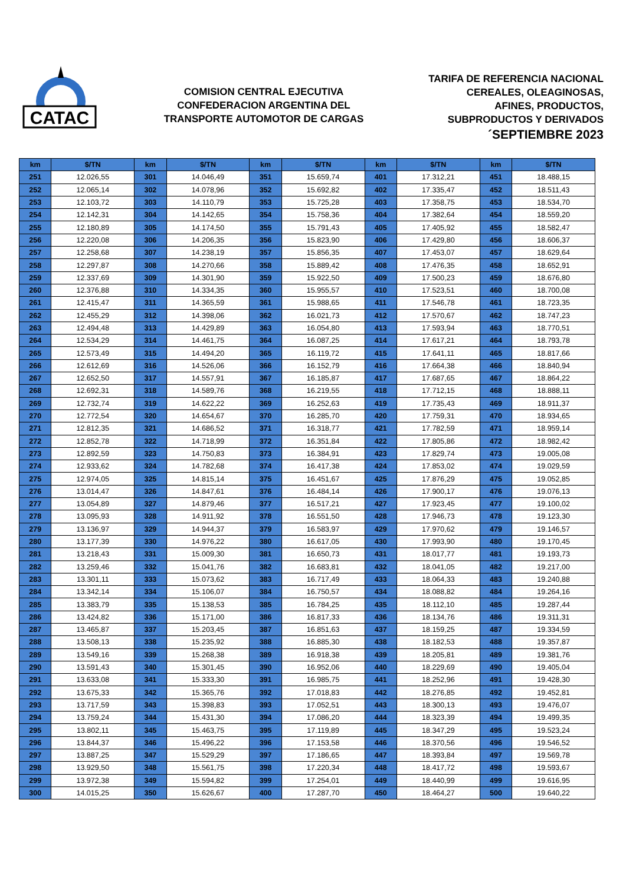CATAC
COMISION CENTRAL EJECUTIVA
CONFEDERACION ARGENTINA DEL
TRANSPORTE AUTOMOTOR DE CARGAS
TARIFA DE REFERENCIA NACIONAL
CEREALES, OLEAGINOSAS,
AFINES, PRODUCTOS,
SUBPRODUCTOS Y DERIVADOS
´SEPTIEMBRE 2023
| km | $/TN | km | $/TN | km | $/TN | km | $/TN | km | $/TN |
| --- | --- | --- | --- | --- | --- | --- | --- | --- | --- |
| 251 | 12.026,55 | 301 | 14.046,49 | 351 | 15.659,74 | 401 | 17.312,21 | 451 | 18.488,15 |
| 252 | 12.065,14 | 302 | 14.078,96 | 352 | 15.692,82 | 402 | 17.335,47 | 452 | 18.511,43 |
| 253 | 12.103,72 | 303 | 14.110,79 | 353 | 15.725,28 | 403 | 17.358,75 | 453 | 18.534,70 |
| 254 | 12.142,31 | 304 | 14.142,65 | 354 | 15.758,36 | 404 | 17.382,64 | 454 | 18.559,20 |
| 255 | 12.180,89 | 305 | 14.174,50 | 355 | 15.791,43 | 405 | 17.405,92 | 455 | 18.582,47 |
| 256 | 12.220,08 | 306 | 14.206,35 | 356 | 15.823,90 | 406 | 17.429,80 | 456 | 18.606,37 |
| 257 | 12.258,68 | 307 | 14.238,19 | 357 | 15.856,35 | 407 | 17.453,07 | 457 | 18.629,64 |
| 258 | 12.297,87 | 308 | 14.270,66 | 358 | 15.889,42 | 408 | 17.476,35 | 458 | 18.652,91 |
| 259 | 12.337,69 | 309 | 14.301,90 | 359 | 15.922,50 | 409 | 17.500,23 | 459 | 18.676,80 |
| 260 | 12.376,88 | 310 | 14.334,35 | 360 | 15.955,57 | 410 | 17.523,51 | 460 | 18.700,08 |
| 261 | 12.415,47 | 311 | 14.365,59 | 361 | 15.988,65 | 411 | 17.546,78 | 461 | 18.723,35 |
| 262 | 12.455,29 | 312 | 14.398,06 | 362 | 16.021,73 | 412 | 17.570,67 | 462 | 18.747,23 |
| 263 | 12.494,48 | 313 | 14.429,89 | 363 | 16.054,80 | 413 | 17.593,94 | 463 | 18.770,51 |
| 264 | 12.534,29 | 314 | 14.461,75 | 364 | 16.087,25 | 414 | 17.617,21 | 464 | 18.793,78 |
| 265 | 12.573,49 | 315 | 14.494,20 | 365 | 16.119,72 | 415 | 17.641,11 | 465 | 18.817,66 |
| 266 | 12.612,69 | 316 | 14.526,06 | 366 | 16.152,79 | 416 | 17.664,38 | 466 | 18.840,94 |
| 267 | 12.652,50 | 317 | 14.557,91 | 367 | 16.185,87 | 417 | 17.687,65 | 467 | 18.864,22 |
| 268 | 12.692,31 | 318 | 14.589,76 | 368 | 16.219,55 | 418 | 17.712,15 | 468 | 18.888,11 |
| 269 | 12.732,74 | 319 | 14.622,22 | 369 | 16.252,63 | 419 | 17.735,43 | 469 | 18.911,37 |
| 270 | 12.772,54 | 320 | 14.654,67 | 370 | 16.285,70 | 420 | 17.759,31 | 470 | 18.934,65 |
| 271 | 12.812,35 | 321 | 14.686,52 | 371 | 16.318,77 | 421 | 17.782,59 | 471 | 18.959,14 |
| 272 | 12.852,78 | 322 | 14.718,99 | 372 | 16.351,84 | 422 | 17.805,86 | 472 | 18.982,42 |
| 273 | 12.892,59 | 323 | 14.750,83 | 373 | 16.384,91 | 423 | 17.829,74 | 473 | 19.005,08 |
| 274 | 12.933,62 | 324 | 14.782,68 | 374 | 16.417,38 | 424 | 17.853,02 | 474 | 19.029,59 |
| 275 | 12.974,05 | 325 | 14.815,14 | 375 | 16.451,67 | 425 | 17.876,29 | 475 | 19.052,85 |
| 276 | 13.014,47 | 326 | 14.847,61 | 376 | 16.484,14 | 426 | 17.900,17 | 476 | 19.076,13 |
| 277 | 13.054,89 | 327 | 14.879,46 | 377 | 16.517,21 | 427 | 17.923,45 | 477 | 19.100,02 |
| 278 | 13.095,93 | 328 | 14.911,92 | 378 | 16.551,50 | 428 | 17.946,73 | 478 | 19.123,30 |
| 279 | 13.136,97 | 329 | 14.944,37 | 379 | 16.583,97 | 429 | 17.970,62 | 479 | 19.146,57 |
| 280 | 13.177,39 | 330 | 14.976,22 | 380 | 16.617,05 | 430 | 17.993,90 | 480 | 19.170,45 |
| 281 | 13.218,43 | 331 | 15.009,30 | 381 | 16.650,73 | 431 | 18.017,77 | 481 | 19.193,73 |
| 282 | 13.259,46 | 332 | 15.041,76 | 382 | 16.683,81 | 432 | 18.041,05 | 482 | 19.217,00 |
| 283 | 13.301,11 | 333 | 15.073,62 | 383 | 16.717,49 | 433 | 18.064,33 | 483 | 19.240,88 |
| 284 | 13.342,14 | 334 | 15.106,07 | 384 | 16.750,57 | 434 | 18.088,82 | 484 | 19.264,16 |
| 285 | 13.383,79 | 335 | 15.138,53 | 385 | 16.784,25 | 435 | 18.112,10 | 485 | 19.287,44 |
| 286 | 13.424,82 | 336 | 15.171,00 | 386 | 16.817,33 | 436 | 18.134,76 | 486 | 19.311,31 |
| 287 | 13.465,87 | 337 | 15.203,45 | 387 | 16.851,63 | 437 | 18.159,25 | 487 | 19.334,59 |
| 288 | 13.508,13 | 338 | 15.235,92 | 388 | 16.885,30 | 438 | 18.182,53 | 488 | 19.357,87 |
| 289 | 13.549,16 | 339 | 15.268,38 | 389 | 16.918,38 | 439 | 18.205,81 | 489 | 19.381,76 |
| 290 | 13.591,43 | 340 | 15.301,45 | 390 | 16.952,06 | 440 | 18.229,69 | 490 | 19.405,04 |
| 291 | 13.633,08 | 341 | 15.333,30 | 391 | 16.985,75 | 441 | 18.252,96 | 491 | 19.428,30 |
| 292 | 13.675,33 | 342 | 15.365,76 | 392 | 17.018,83 | 442 | 18.276,85 | 492 | 19.452,81 |
| 293 | 13.717,59 | 343 | 15.398,83 | 393 | 17.052,51 | 443 | 18.300,13 | 493 | 19.476,07 |
| 294 | 13.759,24 | 344 | 15.431,30 | 394 | 17.086,20 | 444 | 18.323,39 | 494 | 19.499,35 |
| 295 | 13.802,11 | 345 | 15.463,75 | 395 | 17.119,89 | 445 | 18.347,29 | 495 | 19.523,24 |
| 296 | 13.844,37 | 346 | 15.496,22 | 396 | 17.153,58 | 446 | 18.370,56 | 496 | 19.546,52 |
| 297 | 13.887,25 | 347 | 15.529,29 | 397 | 17.186,65 | 447 | 18.393,84 | 497 | 19.569,78 |
| 298 | 13.929,50 | 348 | 15.561,75 | 398 | 17.220,34 | 448 | 18.417,72 | 498 | 19.593,67 |
| 299 | 13.972,38 | 349 | 15.594,82 | 399 | 17.254,01 | 449 | 18.440,99 | 499 | 19.616,95 |
| 300 | 14.015,25 | 350 | 15.626,67 | 400 | 17.287,70 | 450 | 18.464,27 | 500 | 19.640,22 |